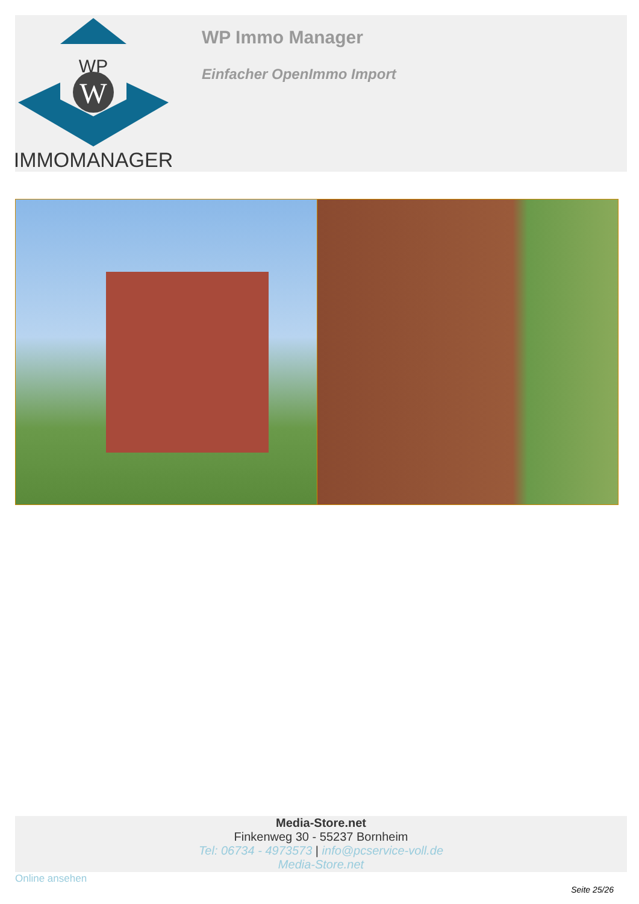WP
W
IMMOMANAGER
WP Immo Manager
Einfacher OpenImmo Import
Media-Store.net
Finkenweg 30 - 55237 Bornheim
Tel: 06734 - 4973573 | info@pcservice-voll.de
Media-Store.net
Online ansehen
Seite 25/26